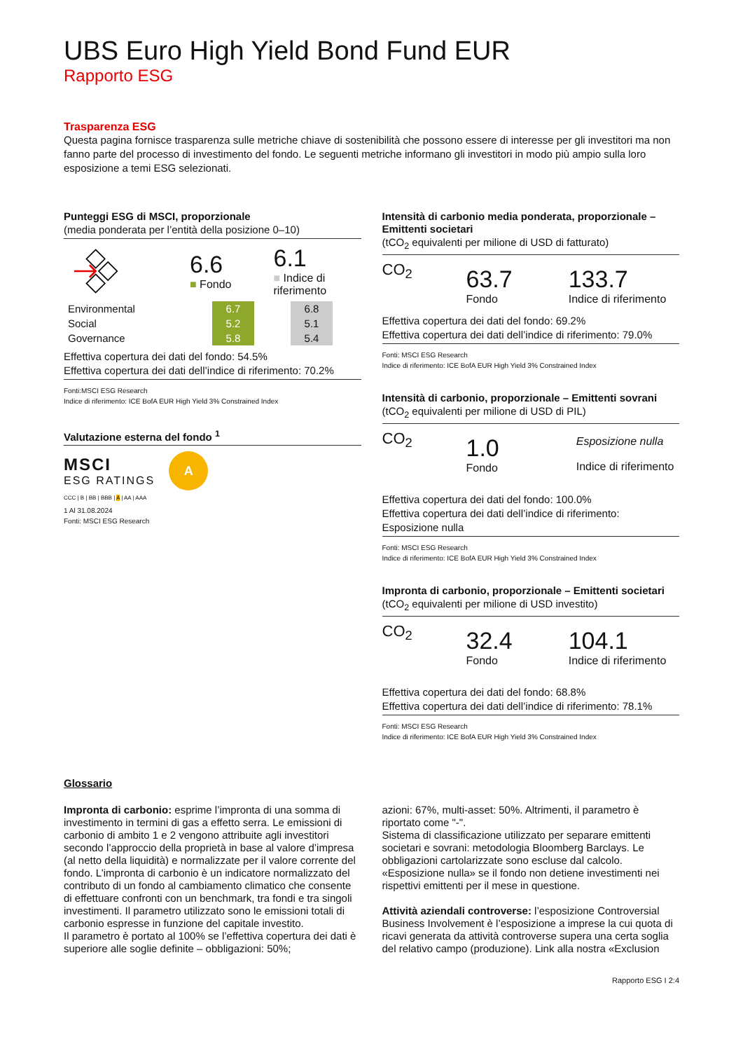UBS Euro High Yield Bond Fund EUR
Rapporto ESG
Trasparenza ESG
Questa pagina fornisce trasparenza sulle metriche chiave di sostenibilità che possono essere di interesse per gli investitori ma non fanno parte del processo di investimento del fondo. Le seguenti metriche informano gli investitori in modo più ampio sulla loro esposizione a temi ESG selezionati.
Punteggi ESG di MSCI, proporzionale
(media ponderata per l’entità della posizione 0–10)
6.6
■ Fondo
6.1
■ Indice di
riferimento
| Environmental | 6.7 | | 6.8 |
| Social | 5.2 | | 5.1 |
| Governance | 5.8 | | 5.4 |
Effettiva copertura dei dati del fondo: 54.5%
Effettiva copertura dei dati dell’indice di riferimento: 70.2%
Fonti:MSCI ESG Research
Indice di riferimento: ICE BofA EUR High Yield 3% Constrained Index
Valutazione esterna del fondo <sup>1</sup>
MSCI
ESG RATINGS
A
CCC | B | BB | BBB | A | AA | AAA
1 Al 31.08.2024
Fonti: MSCI ESG Research
Intensità di carbonio media ponderata, proporzionale – Emittenti societari
(tCO<sub>2</sub> equivalenti per milione di USD di fatturato)
CO<sub>2</sub>
63.7
Fondo
133.7
Indice di riferimento
Effettiva copertura dei dati del fondo: 69.2%
Effettiva copertura dei dati dell’indice di riferimento: 79.0%
Fonti: MSCI ESG Research
Indice di riferimento: ICE BofA EUR High Yield 3% Constrained Index
Intensità di carbonio, proporzionale – Emittenti sovrani
(tCO<sub>2</sub> equivalenti per milione di USD di PIL)
CO<sub>2</sub>
1.0
Fondo
Esposizione nulla
Indice di riferimento
Effettiva copertura dei dati del fondo: 100.0%
Effettiva copertura dei dati dell’indice di riferimento:
Esposizione nulla
Fonti: MSCI ESG Research
Indice di riferimento: ICE BofA EUR High Yield 3% Constrained Index
Impronta di carbonio, proporzionale – Emittenti societari
(tCO<sub>2</sub> equivalenti per milione di USD investito)
CO<sub>2</sub>
32.4
Fondo
104.1
Indice di riferimento
Effettiva copertura dei dati del fondo: 68.8%
Effettiva copertura dei dati dell’indice di riferimento: 78.1%
Fonti: MSCI ESG Research
Indice di riferimento: ICE BofA EUR High Yield 3% Constrained Index
Glossario
Impronta di carbonio: esprime l’impronta di una somma di investimento in termini di gas a effetto serra. Le emissioni di carbonio di ambito 1 e 2 vengono attribuite agli investitori secondo l’approccio della proprietà in base al valore d’impresa (al netto della liquidità) e normalizzate per il valore corrente del fondo. L’impronta di carbonio è un indicatore normalizzato del contributo di un fondo al cambiamento climatico che consente di effettuare confronti con un benchmark, tra fondi e tra singoli investimenti. Il parametro utilizzato sono le emissioni totali di carbonio espresse in funzione del capitale investito.
Il parametro è portato al 100% se l’effettiva copertura dei dati è superiore alle soglie definite – obbligazioni: 50%;
azioni: 67%, multi-asset: 50%. Altrimenti, il parametro è riportato come "-".
Sistema di classificazione utilizzato per separare emittenti societari e sovrani: metodologia Bloomberg Barclays. Le obbligazioni cartolarizzate sono escluse dal calcolo.
«Esposizione nulla» se il fondo non detiene investimenti nei rispettivi emittenti per il mese in questione.
Attività aziendali controverse: l’esposizione Controversial Business Involvement è l’esposizione a imprese la cui quota di ricavi generata da attività controverse supera una certa soglia del relativo campo (produzione). Link alla nostra «Exclusion
Rapporto ESG I 2:4